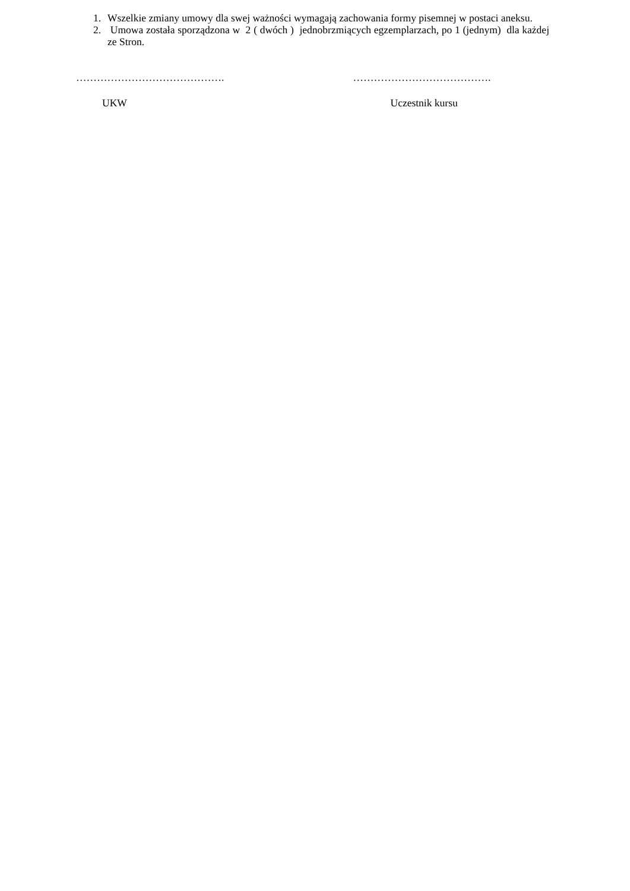1. Wszelkie zmiany umowy dla swej ważności wymagają zachowania formy pisemnej w postaci aneksu.
2. Umowa została sporządzona w 2 ( dwóch ) jednobrzmiących egzemplarzach, po 1 (jednym) dla każdej ze Stron.
…………………………………….
UKW
………………………………….
Uczestnik kursu